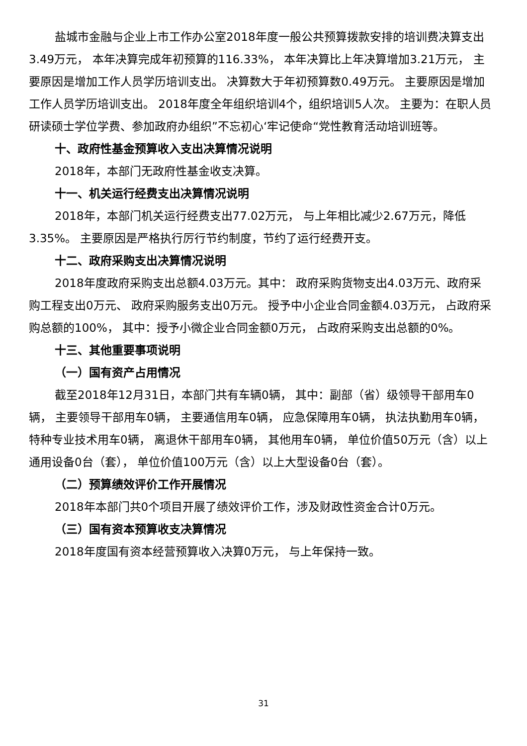盐城市金融与企业上市工作办公室2018年度一般公共预算拨款安排的培训费决算支出3.49万元， 本年决算完成年初预算的116.33%， 本年决算比上年决算增加3.21万元， 主要原因是增加工作人员学历培训支出。 决算数大于年初预算数0.49万元。 主要原因是增加工作人员学历培训支出。 2018年度全年组织培训4个，组织培训5人次。 主要为：在职人员研读硕士学位学费、参加政府办组织”不忘初心‘牢记使命“党性教育活动培训班等。
十、政府性基金预算收入支出决算情况说明
2018年，本部门无政府性基金收支决算。
十一、机关运行经费支出决算情况说明
2018年，本部门机关运行经费支出77.02万元， 与上年相比减少2.67万元，降低3.35%。 主要原因是严格执行厉行节约制度，节约了运行经费开支。
十二、政府采购支出决算情况说明
2018年度政府采购支出总额4.03万元。其中： 政府采购货物支出4.03万元、政府采购工程支出0万元、 政府采购服务支出0万元。 授予中小企业合同金额4.03万元， 占政府采购总额的100%， 其中：授予小微企业合同金额0万元， 占政府采购支出总额的0%。
十三、其他重要事项说明
（一）国有资产占用情况
截至2018年12月31日，本部门共有车辆0辆， 其中：副部（省）级领导干部用车0辆， 主要领导干部用车0辆， 主要通信用车0辆， 应急保障用车0辆， 执法执勤用车0辆， 特种专业技术用车0辆， 离退休干部用车0辆， 其他用车0辆， 单位价值50万元（含）以上通用设备0台（套）， 单位价值100万元（含）以上大型设备0台（套）。
（二）预算绩效评价工作开展情况
2018年本部门共0个项目开展了绩效评价工作，涉及财政性资金合计0万元。
（三）国有资本预算收支决算情况
2018年度国有资本经营预算收入决算0万元， 与上年保持一致。
31